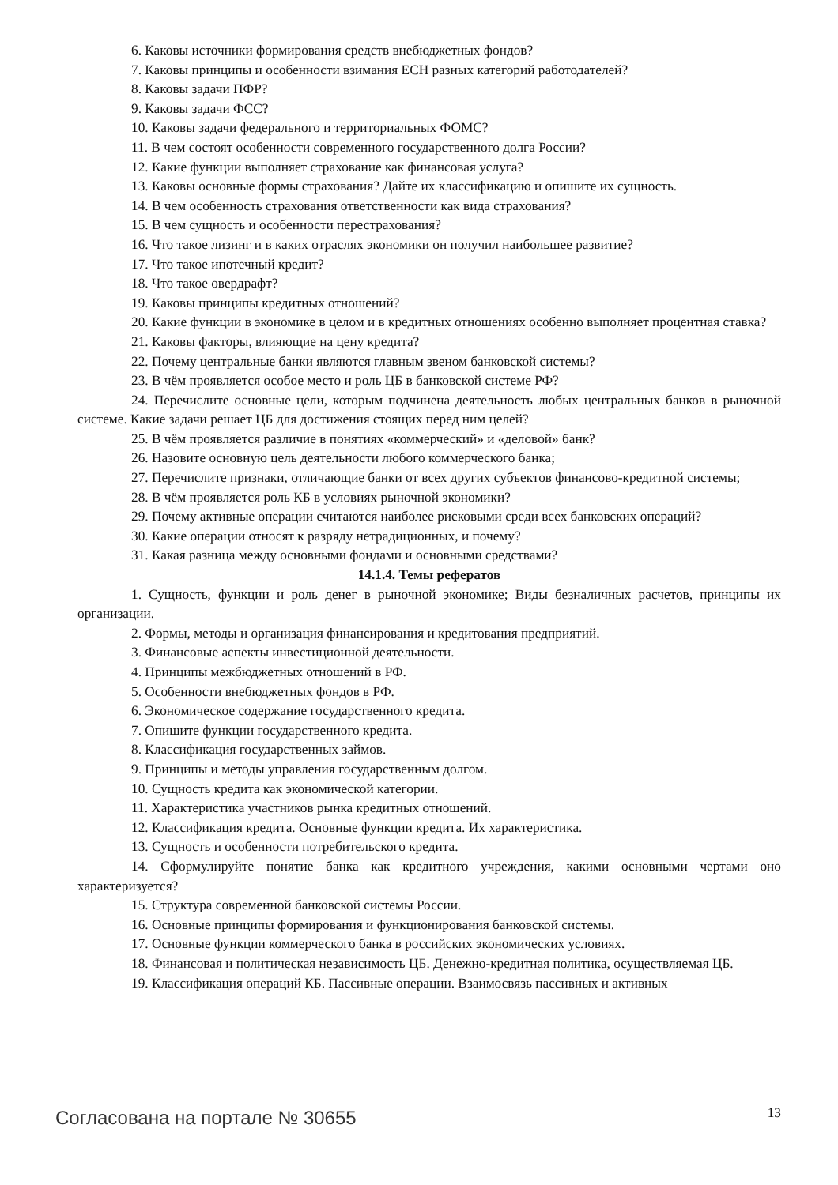6. Каковы источники формирования средств внебюджетных фондов?
7. Каковы принципы и особенности взимания ЕСН разных категорий работодателей?
8. Каковы задачи ПФР?
9. Каковы задачи ФСС?
10. Каковы задачи федерального и территориальных ФОМС?
11. В чем состоят особенности современного государственного долга России?
12. Какие функции выполняет страхование как финансовая услуга?
13. Каковы основные формы страхования? Дайте их классификацию и опишите их сущность.
14. В чем особенность страхования ответственности как вида страхования?
15. В чем сущность и особенности перестрахования?
16. Что такое лизинг и в каких отраслях экономики он получил наибольшее развитие?
17. Что такое ипотечный кредит?
18. Что такое овердрафт?
19. Каковы принципы кредитных отношений?
20. Какие функции в экономике в целом и в кредитных отношениях особенно выполняет процентная ставка?
21. Каковы факторы, влияющие на цену кредита?
22. Почему центральные банки являются главным звеном банковской системы?
23. В чём проявляется особое место и роль ЦБ в банковской системе РФ?
24. Перечислите основные цели, которым подчинена деятельность любых центральных банков в рыночной системе. Какие задачи решает ЦБ для достижения стоящих перед ним целей?
25. В чём проявляется различие в понятиях «коммерческий» и «деловой» банк?
26. Назовите основную цель деятельности любого коммерческого банка;
27. Перечислите признаки, отличающие банки от всех других субъектов финансово-кредитной системы;
28. В чём проявляется роль КБ в условиях рыночной экономики?
29. Почему активные операции считаются наиболее рисковыми среди всех банковских операций?
30. Какие операции относят к разряду нетрадиционных, и почему?
31. Какая разница между основными фондами и основными средствами?
14.1.4. Темы рефератов
1. Сущность, функции и роль денег в рыночной экономике; Виды безналичных расчетов, принципы их организации.
2. Формы, методы и организация финансирования и кредитования предприятий.
3. Финансовые аспекты инвестиционной деятельности.
4. Принципы межбюджетных отношений в РФ.
5. Особенности внебюджетных фондов в РФ.
6. Экономическое содержание государственного кредита.
7. Опишите функции государственного кредита.
8. Классификация государственных займов.
9. Принципы и методы управления государственным долгом.
10. Сущность кредита как экономической категории.
11. Характеристика участников рынка кредитных отношений.
12. Классификация кредита. Основные функции кредита. Их характеристика.
13. Сущность и особенности потребительского кредита.
14. Сформулируйте понятие банка как кредитного учреждения, какими основными чертами оно характеризуется?
15. Структура современной банковской системы России.
16. Основные принципы формирования и функционирования банковской системы.
17. Основные функции коммерческого банка в российских экономических условиях.
18. Финансовая и политическая независимость ЦБ. Денежно-кредитная политика, осуществляемая ЦБ.
19. Классификация операций КБ. Пассивные операции. Взаимосвязь пассивных и активных
Согласована на портале № 30655 13